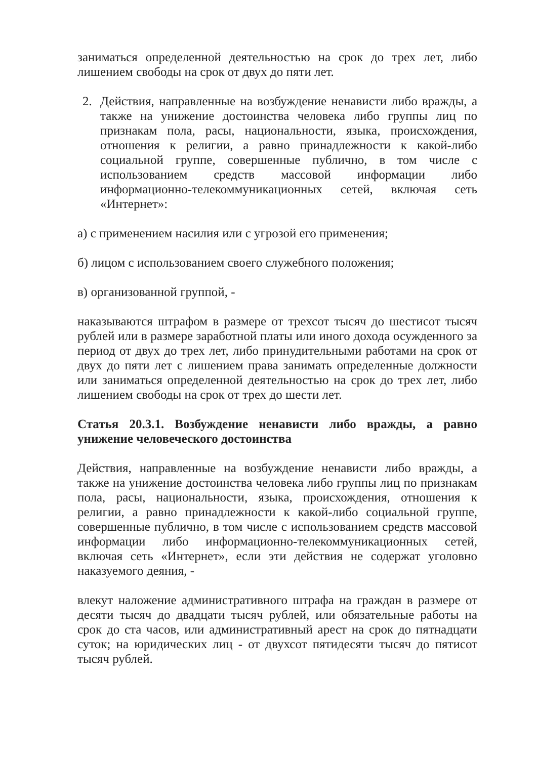заниматься определенной деятельностью на срок до трех лет, либо лишением свободы на срок от двух до пяти лет.
2. Действия, направленные на возбуждение ненависти либо вражды, а также на унижение достоинства человека либо группы лиц по признакам пола, расы, национальности, языка, происхождения, отношения к религии, а равно принадлежности к какой-либо социальной группе, совершенные публично, в том числе с использованием средств массовой информации либо информационно-телекоммуникационных сетей, включая сеть «Интернет»:
а) с применением насилия или с угрозой его применения;
б) лицом с использованием своего служебного положения;
в) организованной группой, -
наказываются штрафом в размере от трехсот тысяч до шестисот тысяч рублей или в размере заработной платы или иного дохода осужденного за период от двух до трех лет, либо принудительными работами на срок от двух до пяти лет с лишением права занимать определенные должности или заниматься определенной деятельностью на срок до трех лет, либо лишением свободы на срок от трех до шести лет.
Статья 20.3.1. Возбуждение ненависти либо вражды, а равно унижение человеческого достоинства
Действия, направленные на возбуждение ненависти либо вражды, а также на унижение достоинства человека либо группы лиц по признакам пола, расы, национальности, языка, происхождения, отношения к религии, а равно принадлежности к какой-либо социальной группе, совершенные публично, в том числе с использованием средств массовой информации либо информационно-телекоммуникационных сетей, включая сеть «Интернет», если эти действия не содержат уголовно наказуемого деяния, -
влекут наложение административного штрафа на граждан в размере от десяти тысяч до двадцати тысяч рублей, или обязательные работы на срок до ста часов, или административный арест на срок до пятнадцати суток; на юридических лиц - от двухсот пятидесяти тысяч до пятисот тысяч рублей.